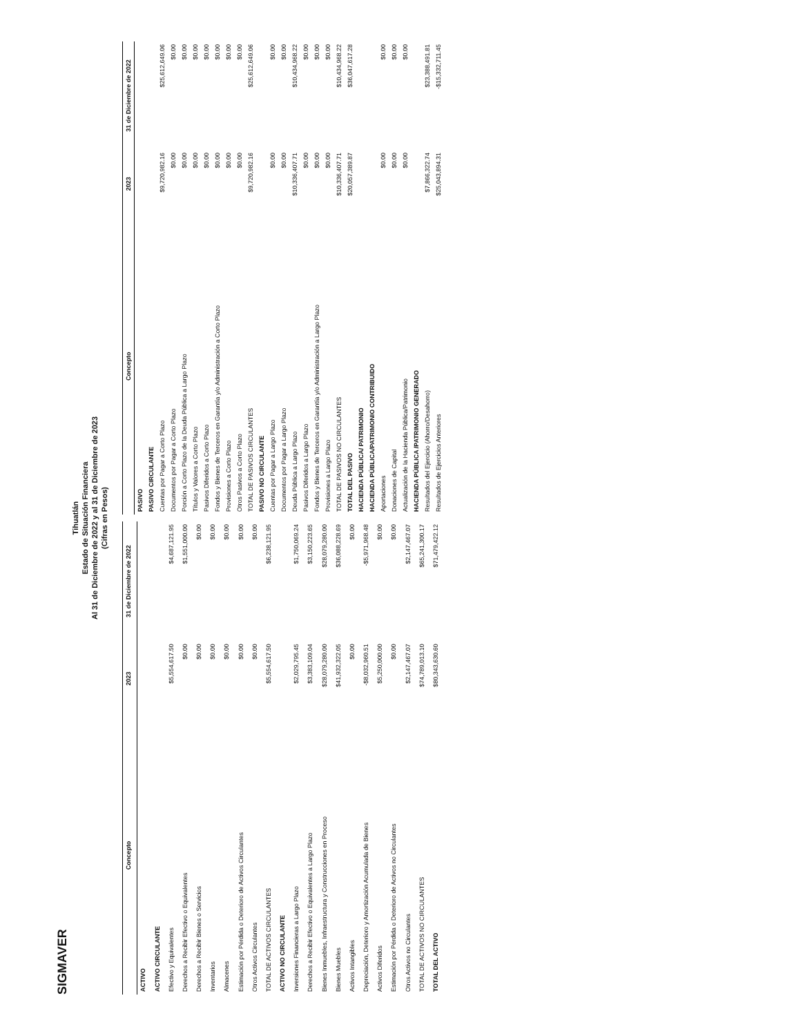SIGMAVER
Tihuatlán
Estado de Situación Financiera
Al 31 de Diciembre de 2022 y al 31 de Diciembre de 2023
(Cifras en Pesos)
| Concepto | 2023 | 31 de Diciembre de 2022 |
| --- | --- | --- |
| ACTIVO | | |
| ACTIVO CIRCULANTE | | |
| Efectivo y Equivalentes | $5,554,617.50 | $4,687,121.95 |
| Derechos a Recibir Efectivo o Equivalentes | $0.00 | $1,551,000.00 |
| Derechos a Recibir Bienes o Servicios | $0.00 | $0.00 |
| Inventarios | $0.00 | $0.00 |
| Almacenes | $0.00 | $0.00 |
| Estimación por Pérdida o Deterioro de Activos Circulantes | $0.00 | $0.00 |
| Otros Activos Circulantes | $0.00 | $0.00 |
| TOTAL DE ACTIVOS CIRCULANTES | $5,554,617.50 | $6,238,121.95 |
| ACTIVO NO CIRCULANTE | | |
| Inversiones Financieras a Largo Plazo | $2,029,795.45 | $1,750,069.24 |
| Derechos a Recibir Efectivo o Equivalentes a Largo Plazo | $3,383,109.04 | $3,150,223.65 |
| Bienes Inmuebles, Infraestructura y Construcciones en Proceso | $28,079,280.00 | $28,079,280.00 |
| Bienes Muebles | $41,932,322.05 | $36,088,228.69 |
| Activos Intangibles | $0.00 | $0.00 |
| Depreciación, Deterioro y Amortización Acumulada de Bienes | -$8,032,960.51 | -$5,971,968.48 |
| Activos Diferidos | $5,250,000.00 | $0.00 |
| Estimación por Pérdida o Deterioro de Activos no Circulantes | $0.00 | $0.00 |
| Otros Activos no Circulantes | $2,147,467.07 | $2,147,467.07 |
| TOTAL DE ACTIVOS NO CIRCULANTES | $74,789,013.10 | $65,241,300.17 |
| TOTAL DEL ACTIVO | $80,343,630.60 | $71,479,422.12 |
| Concepto | 2023 | 31 de Diciembre de 2022 |
| --- | --- | --- |
| PASIVO | | |
| PASIVO CIRCULANTE | | |
| Cuentas por Pagar a Corto Plazo | $9,720,982.16 | $25,612,649.06 |
| Documentos por Pagar a Corto Plazo | $0.00 | $0.00 |
| Porción a Corto Plazo de la Deuda Pública a Largo Plazo | $0.00 | $0.00 |
| Títulos y Valores a Corto Plazo | $0.00 | $0.00 |
| Pasivos Diferidos a Corto Plazo | $0.00 | $0.00 |
| Fondos y Bienes de Terceros en Garantía y/o Administración a Corto Plazo | $0.00 | $0.00 |
| Provisiones a Corto Plazo | $0.00 | $0.00 |
| Otros Pasivos a Corto Plazo | $0.00 | $0.00 |
| TOTAL DE PASIVOS CIRCULANTES | $9,720,982.16 | $25,612,649.06 |
| PASIVO NO CIRCULANTE | | |
| Cuentas por Pagar a Largo Plazo | $0.00 | $0.00 |
| Documentos por Pagar a Largo Plazo | $0.00 | $0.00 |
| Deuda Pública a Largo Plazo | $10,336,407.71 | $10,434,968.22 |
| Pasivos Diferidos a Largo Plazo | $0.00 | $0.00 |
| Fondos y Bienes de Terceros en Garantía y/o Administración a Largo Plazo | $0.00 | $0.00 |
| Provisiones a Largo Plazo | $0.00 | $0.00 |
| TOTAL DE PASIVOS NO CIRCULANTES | $10,336,407.71 | $10,434,968.22 |
| TOTAL DEL PASIVO | $20,057,389.87 | $36,047,617.28 |
| HACIENDA PÚBLICA/ PATRIMONIO | | |
| HACIENDA PÚBLICA/PATRIMONIO CONTRIBUIDO | | |
| Aportaciones | $0.00 | $0.00 |
| Donaciones de Capital | $0.00 | $0.00 |
| Actualización de la Hacienda Pública/Patrimonio | $0.00 | $0.00 |
| HACIENDA PÚBLICA /PATRIMONIO GENERADO | | |
| Resultados del Ejercicio (Ahorro/Desahorro) | $7,866,322.74 | $23,388,491.81 |
| Resultados de Ejercicios Anteriores | $25,043,894.31 | -$15,332,711.45 |